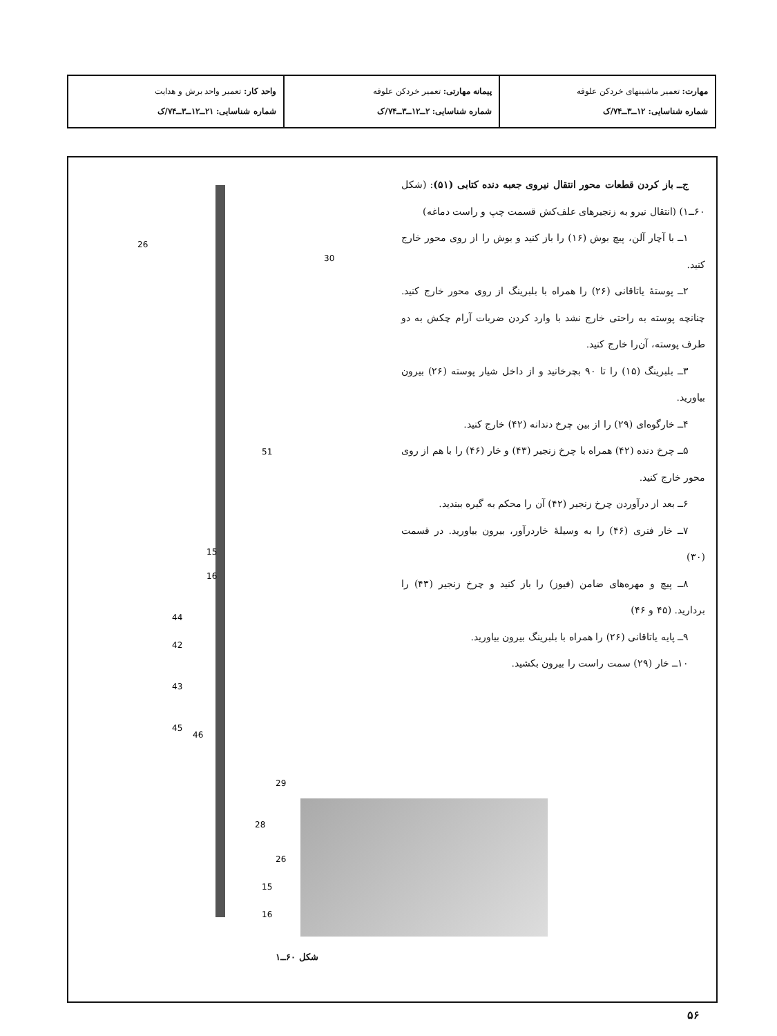| مهارت: تعمیر ماشینهای خردکن علوفه شماره شناسایی: ۱۲ــ۳ــ۷۴/ک | پیمانه مهارتی: تعمیر خردکن علوفه شماره شناسایی: ۲ــ۱۲ــ۳ــ۷۴/ک | واحد کار: تعمیر واحد برش و هدایت شماره شناسایی: ۲۱ــ۱۲ــ۳ــ۷۴/ک |
ج‌ــ باز کردن قطعات محور انتقال نیروی جعبه دنده کتابی (۵۱): (شکل ۶۰ــ۱) (انتقال نیرو به زنجیرهای علف‌کش قسمت چپ و راست دماغه)
۱ــ با آچار آلن، پیچ بوش (۱۶) را باز کنید و بوش را از روی محور خارج کنید.
۲ــ پوستهٔ یاتاقانی (۲۶) را همراه با بلبرینگ از روی محور خارج کنید. چنانچه پوسته به راحتی خارج نشد با وارد کردن ضربات آرام چکش به دو طرف پوسته، آن‌را خارج کنید.
۳ــ بلبرینگ (۱۵) را تا ۹۰ بچرخانید و از داخل شیار پوسته (۲۶) بیرون بیاورید.
۴ــ خارگوه‌ای (۲۹) را از بین چرخ دندانه (۴۲) خارج کنید.
۵ــ چرخ دنده (۴۲) همراه با چرخ زنجیر (۴۳) و خار (۴۶) را با هم از روی محور خارج کنید.
۶ــ بعد از درآوردن چرخ زنجیر (۴۲) آن را محکم به گیره ببندید.
۷ــ خار فنری (۴۶) را به وسیلهٔ خاردرآور، بیرون بیاورید. در قسمت (۳۰)
۸ــ پیچ و مهره‌های ضامن (فیوز) را باز کنید و چرخ زنجیر (۴۳) را بردارید. (۴۵ و ۴۶)
۹ــ پایه یاتاقانی (۲۶) را همراه با بلبرینگ بیرون بیاورید.
۱۰ــ خار (۲۹) سمت راست را بیرون بکشید.
26
30
51
15
16
44
42
43
45
46
29
28
26
15
16
شکل ۶۰ــ۱
۵۶